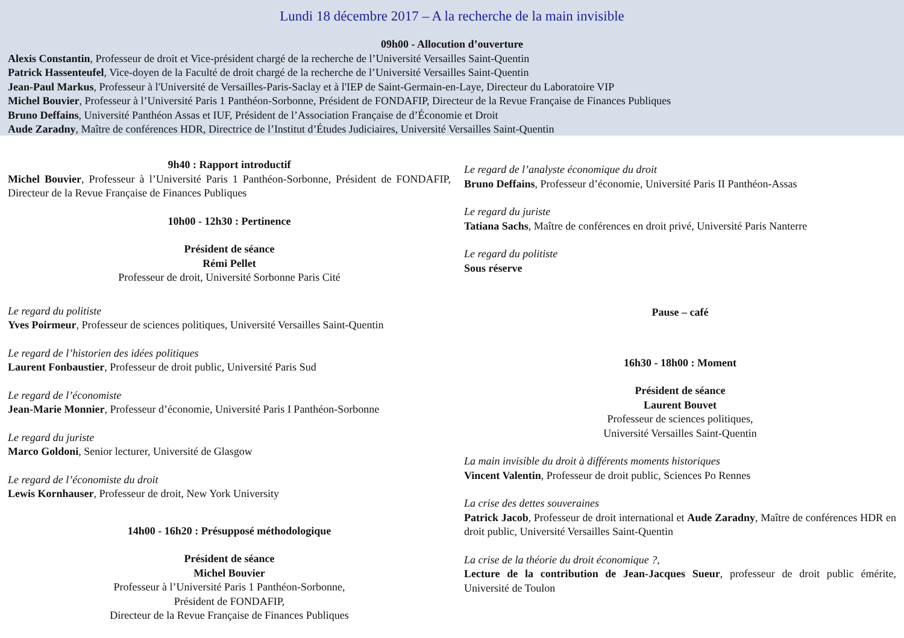Lundi 18 décembre 2017 – A la recherche de la main invisible
09h00 - Allocution d’ouverture
Alexis Constantin, Professeur de droit et Vice-président chargé de la recherche de l’Université Versailles Saint-Quentin
Patrick Hassenteufel, Vice-doyen de la Faculté de droit chargé de la recherche de l’Université Versailles Saint-Quentin
Jean-Paul Markus, Professeur à l'Université de Versailles-Paris-Saclay et à l'IEP de Saint-Germain-en-Laye, Directeur du Laboratoire VIP
Michel Bouvier, Professeur à l’Université Paris 1 Panthéon-Sorbonne, Président de FONDAFIP, Directeur de la Revue Française de Finances Publiques
Bruno Deffains, Université Panthéon Assas et IUF, Président de l’Association Française de d’Économie et Droit
Aude Zaradny, Maître de conférences HDR, Directrice de l’Institut d’Études Judiciaires, Université Versailles Saint-Quentin
9h40 : Rapport introductif
Michel Bouvier, Professeur à l’Université Paris 1 Panthéon-Sorbonne, Président de FONDAFIP, Directeur de la Revue Française de Finances Publiques
10h00 - 12h30 : Pertinence
Président de séance
Rémi Pellet
Professeur de droit, Université Sorbonne Paris Cité
Le regard du politiste
Yves Poirmeur, Professeur de sciences politiques, Université Versailles Saint-Quentin
Le regard de l’historien des idées politiques
Laurent Fonbaustier, Professeur de droit public, Université Paris Sud
Le regard de l’économiste
Jean-Marie Monnier, Professeur d’économie, Université Paris I Panthéon-Sorbonne
Le regard du juriste
Marco Goldoni, Senior lecturer, Université de Glasgow
Le regard de l’économiste du droit
Lewis Kornhauser, Professeur de droit, New York University
14h00 - 16h20 : Présupposé méthodologique
Président de séance
Michel Bouvier
Professeur à l’Université Paris 1 Panthéon-Sorbonne,
Président de FONDAFIP,
Directeur de la Revue Française de Finances Publiques
Le regard de l’analyste économique du droit
Bruno Deffains, Professeur d’économie, Université Paris II Panthéon-Assas
Le regard du juriste
Tatiana Sachs, Maître de conférences en droit privé, Université Paris Nanterre
Le regard du politiste
Sous réserve
Pause – café
16h30 - 18h00 : Moment
Président de séance
Laurent Bouvet
Professeur de sciences politiques,
Université Versailles Saint-Quentin
La main invisible du droit à différents moments historiques
Vincent Valentin, Professeur de droit public, Sciences Po Rennes
La crise des dettes souveraines
Patrick Jacob, Professeur de droit international et Aude Zaradny, Maître de conférences HDR en droit public, Université Versailles Saint-Quentin
La crise de la théorie du droit économique ?,
Lecture de la contribution de Jean-Jacques Sueur, professeur de droit public émérite, Université de Toulon